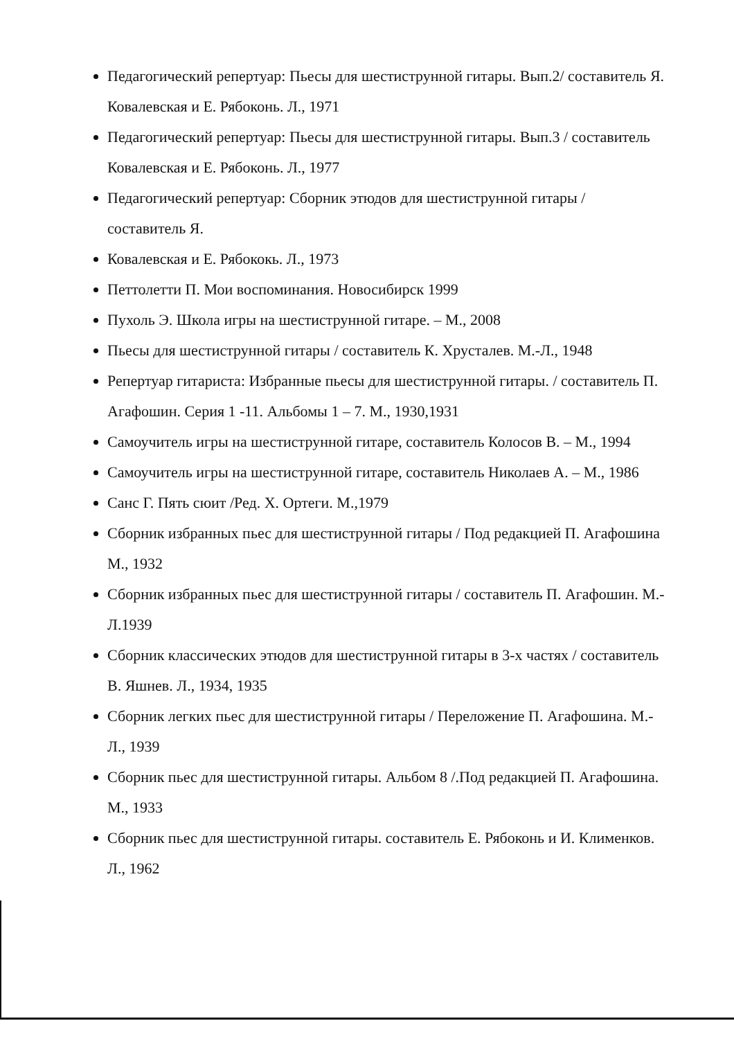Педагогический репертуар: Пьесы для шестиструнной гитары. Вып.2/ составитель Я. Ковалевская и Е. Рябоконь. Л., 1971
Педагогический репертуар: Пьесы для шестиструнной гитары. Вып.3 / составитель Ковалевская и Е. Рябоконь. Л., 1977
Педагогический репертуар: Сборник этюдов для шестиструнной гитары / составитель Я.
Ковалевская и Е. Рябококь. Л., 1973
Петтолетти П. Мои воспоминания. Новосибирск 1999
Пухоль Э. Школа игры на шестиструнной гитаре. – М., 2008
Пьесы для шестиструнной гитары / составитель К. Хрусталев. М.-Л., 1948
Репертуар гитариста: Избранные пьесы для шестиструнной гитары. / составитель П. Агафошин. Серия 1 -11. Альбомы 1 – 7. М., 1930,1931
Самоучитель игры на шестиструнной гитаре, составитель Колосов В. – М., 1994
Самоучитель игры на шестиструнной гитаре, составитель Николаев А. – М., 1986
Санс Г. Пять сюит /Ред. Х. Ортеги. М.,1979
Сборник избранных пьес для шестиструнной гитары / Под редакцией П. Агафошина М., 1932
Сборник избранных пьес для шестиструнной гитары / составитель П. Агафошин. М.-Л.1939
Сборник классических этюдов для шестиструнной гитары в 3-х частях / составитель В. Яшнев. Л., 1934, 1935
Сборник легких пьес для шестиструнной гитары / Переложение П. Агафошина. М.-Л., 1939
Сборник пьес для шестиструнной гитары. Альбом 8 /.Под редакцией П. Агафошина. М., 1933
Сборник пьес для шестиструнной гитары. составитель Е. Рябоконь и И. Клименков. Л., 1962